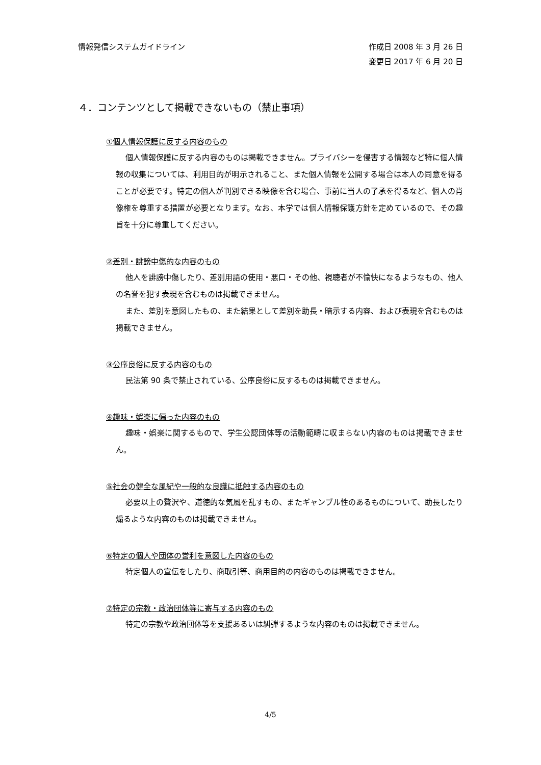情報発信システムガイドライン 作成日 2008 年 3 月 26 日
変更日 2017 年 6 月 20 日
４．コンテンツとして掲載できないもの（禁止事項）
①個人情報保護に反する内容のもの
個人情報保護に反する内容のものは掲載できません。プライバシーを侵害する情報など特に個人情報の収集については、利用目的が明示されること、また個人情報を公開する場合は本人の同意を得ることが必要です。特定の個人が判別できる映像を含む場合、事前に当人の了承を得るなど、個人の肖像権を尊重する措置が必要となります。なお、本学では個人情報保護方針を定めているので、その趣旨を十分に尊重してください。
②差別・誹謗中傷的な内容のもの
他人を誹謗中傷したり、差別用語の使用・悪口・その他、視聴者が不愉快になるようなもの、他人の名誉を犯す表現を含むものは掲載できません。
また、差別を意図したもの、また結果として差別を助長・暗示する内容、および表現を含むものは掲載できません。
③公序良俗に反する内容のもの
民法第 90 条で禁止されている、公序良俗に反するものは掲載できません。
④趣味・娯楽に偏った内容のもの
趣味・娯楽に関するもので、学生公認団体等の活動範疇に収まらない内容のものは掲載できません。
⑤社会の健全な風紀や一般的な良識に抵触する内容のもの
必要以上の贅沢や、道徳的な気風を乱すもの、またギャンブル性のあるものについて、助長したり煽るような内容のものは掲載できません。
⑥特定の個人や団体の営利を意図した内容のもの
特定個人の宣伝をしたり、商取引等、商用目的の内容のものは掲載できません。
⑦特定の宗教・政治団体等に寄与する内容のもの
特定の宗教や政治団体等を支援あるいは糾弾するような内容のものは掲載できません。
4/5